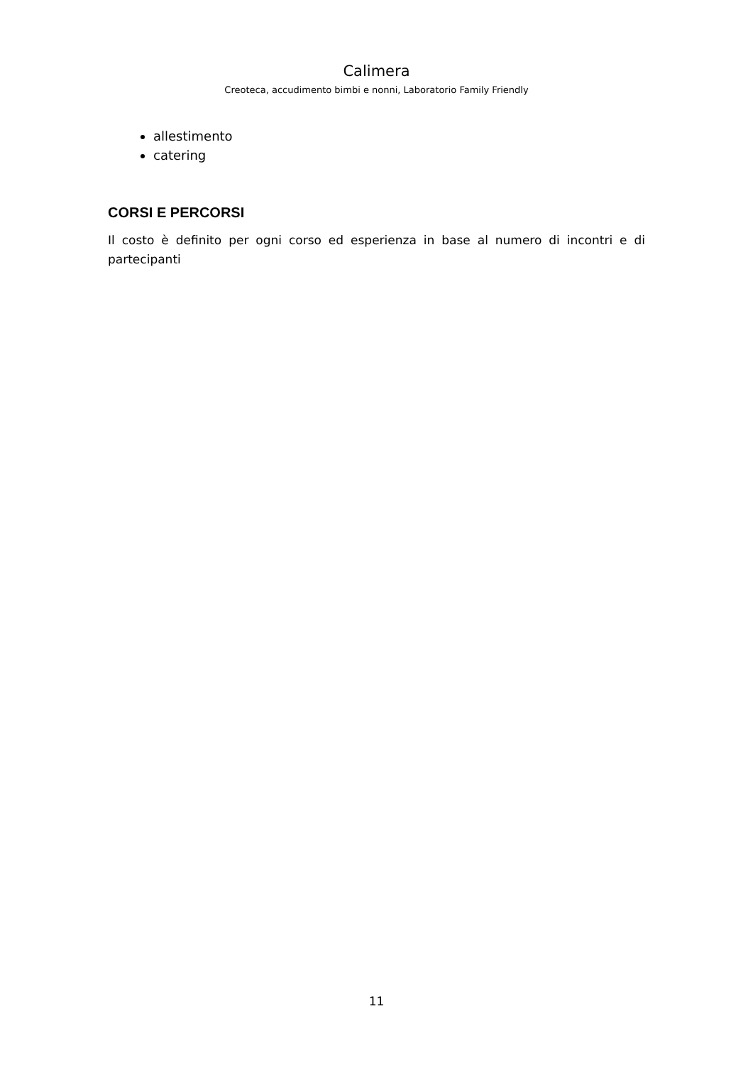Calimera
Creoteca, accudimento bimbi e nonni, Laboratorio Family Friendly
allestimento
catering
CORSI E PERCORSI
Il costo è definito per ogni corso ed esperienza in base al numero di incontri e di partecipanti
11